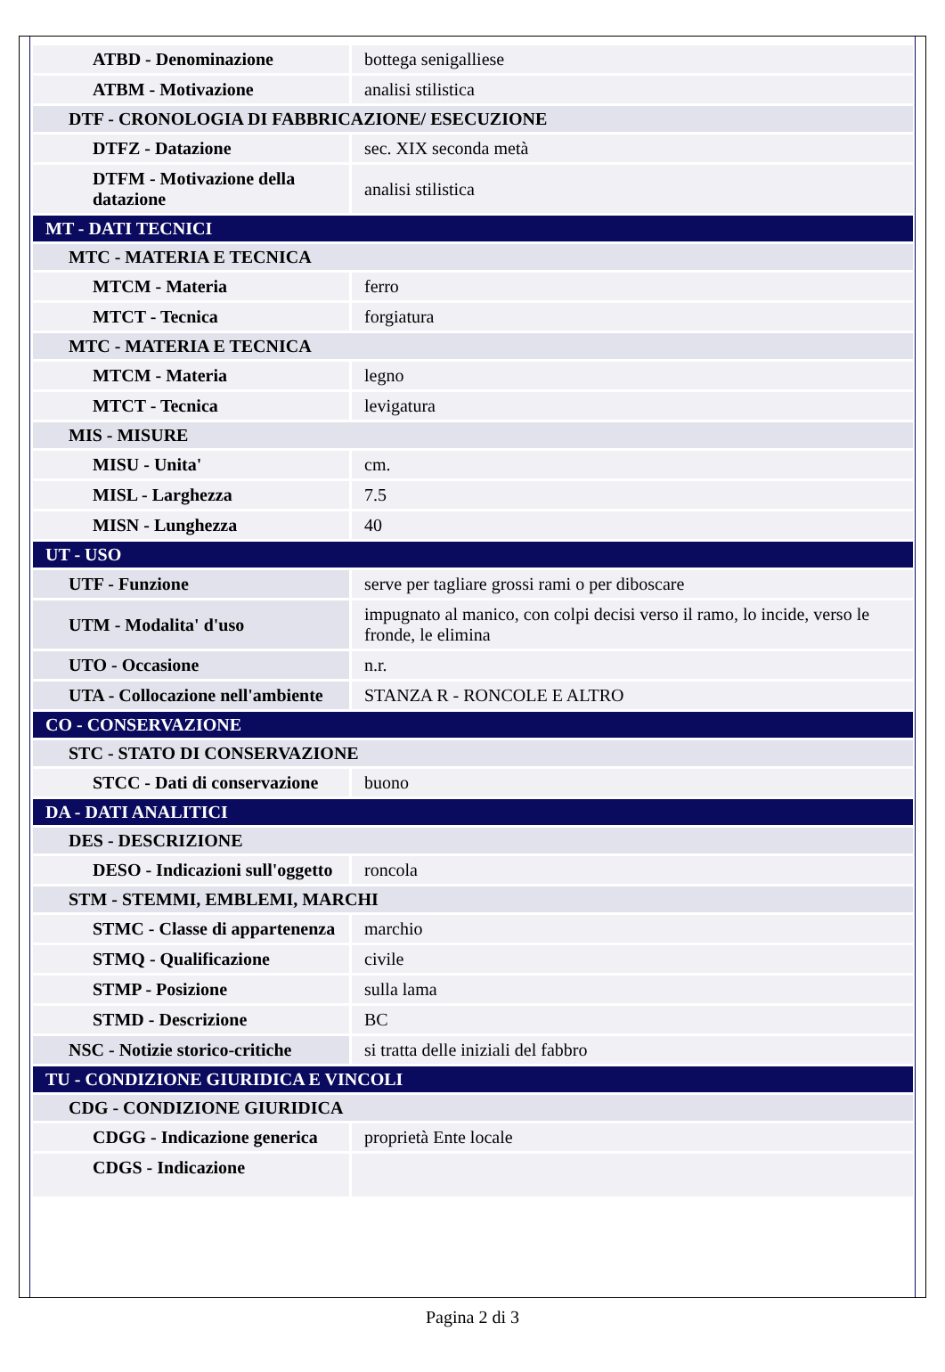| ATBD - Denominazione | bottega senigalliese |
| ATBM - Motivazione | analisi stilistica |
| DTF - CRONOLOGIA DI FABBRICAZIONE/ ESECUZIONE | |
| DTFZ - Datazione | sec. XIX seconda metà |
| DTFM - Motivazione della datazione | analisi stilistica |
| MT - DATI TECNICI | |
| MTC - MATERIA E TECNICA | |
| MTCM - Materia | ferro |
| MTCT - Tecnica | forgiatura |
| MTC - MATERIA E TECNICA | |
| MTCM - Materia | legno |
| MTCT - Tecnica | levigatura |
| MIS - MISURE | |
| MISU - Unita' | cm. |
| MISL - Larghezza | 7.5 |
| MISN - Lunghezza | 40 |
| UT - USO | |
| UTF - Funzione | serve per tagliare grossi rami o per diboscare |
| UTM - Modalita' d'uso | impugnato al manico, con colpi decisi verso il ramo, lo incide, verso le fronde, le elimina |
| UTO - Occasione | n.r. |
| UTA - Collocazione nell'ambiente | STANZA R - RONCOLE E ALTRO |
| CO - CONSERVAZIONE | |
| STC - STATO DI CONSERVAZIONE | |
| STCC - Dati di conservazione | buono |
| DA - DATI ANALITICI | |
| DES - DESCRIZIONE | |
| DESO - Indicazioni sull'oggetto | roncola |
| STM - STEMMI, EMBLEMI, MARCHI | |
| STMC - Classe di appartenenza | marchio |
| STMQ - Qualificazione | civile |
| STMP - Posizione | sulla lama |
| STMD - Descrizione | BC |
| NSC - Notizie storico-critiche | si tratta delle iniziali del fabbro |
| TU - CONDIZIONE GIURIDICA E VINCOLI | |
| CDG - CONDIZIONE GIURIDICA | |
| CDGG - Indicazione generica | proprietà Ente locale |
| CDGS - Indicazione | |
Pagina 2 di 3